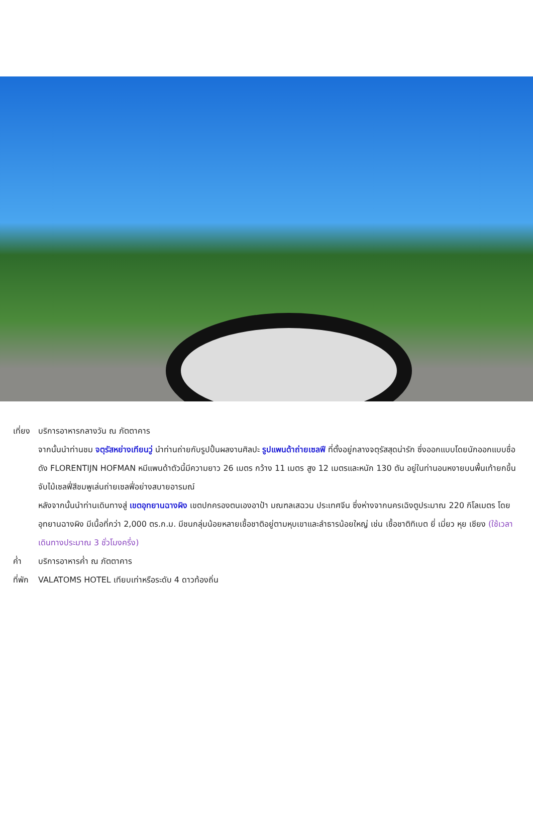เที่ยง
บริการอาหารกลางวัน ณ ภัตตาคาร
จากนั้นนำท่านชม จตุรัสหย่างเทียนวู่ นำท่านถ่ายกับรูปปั้นผลงานศิลปะ รูปแพนด้าถ่ายเซลฟี ที่ตั้งอยู่กลางจตุรัสสุดน่ารัก ซึ่งออกแบบโดยนักออกแบบชื่อดัง FLORENTIJN HOFMAN หมีแพนด้าตัวนี้มีความยาว 26 เมตร กว้าง 11 เมตร สูง 12 เมตรและหนัก 130 ตัน อยู่ในท่านอนหงายบนพื้นเท้ายกขึ้นจับไม้เซลฟี่สีชมพูเล่นถ่ายเซลฟี่อย่างสบายอารมณ์
หลังจากนั้นนำท่านเดินทางสู่ เขตอุทยานฉางผิง เขตปกครองตนเองอาป้า มณฑลเสฉวน ประเทศจีน ซึ่งห่างจากนครเฉิงตูประมาณ 220 กิโลเมตร โดย อุทยานฉางผิง มีเนื้อที่กว่า 2,000 ตร.ก.ม. มีชนกลุ่มน้อยหลายเชื้อชาติอยู่ตามหุบเขาและลำธารน้อยใหญ่ เช่น เชื้อชาติทิเบต ยี่ เมี่ยว หุย เซียง (ใช้เวลาเดินทางประมาณ 3 ชั่วโมงครึ่ง)
ค่ำ บริการอาหารค่ำ ณ ภัตตาคาร
ที่พัก
VALATOMS HOTEL เทียบเท่าหรือระดับ 4 ดาวท้องถิ่น